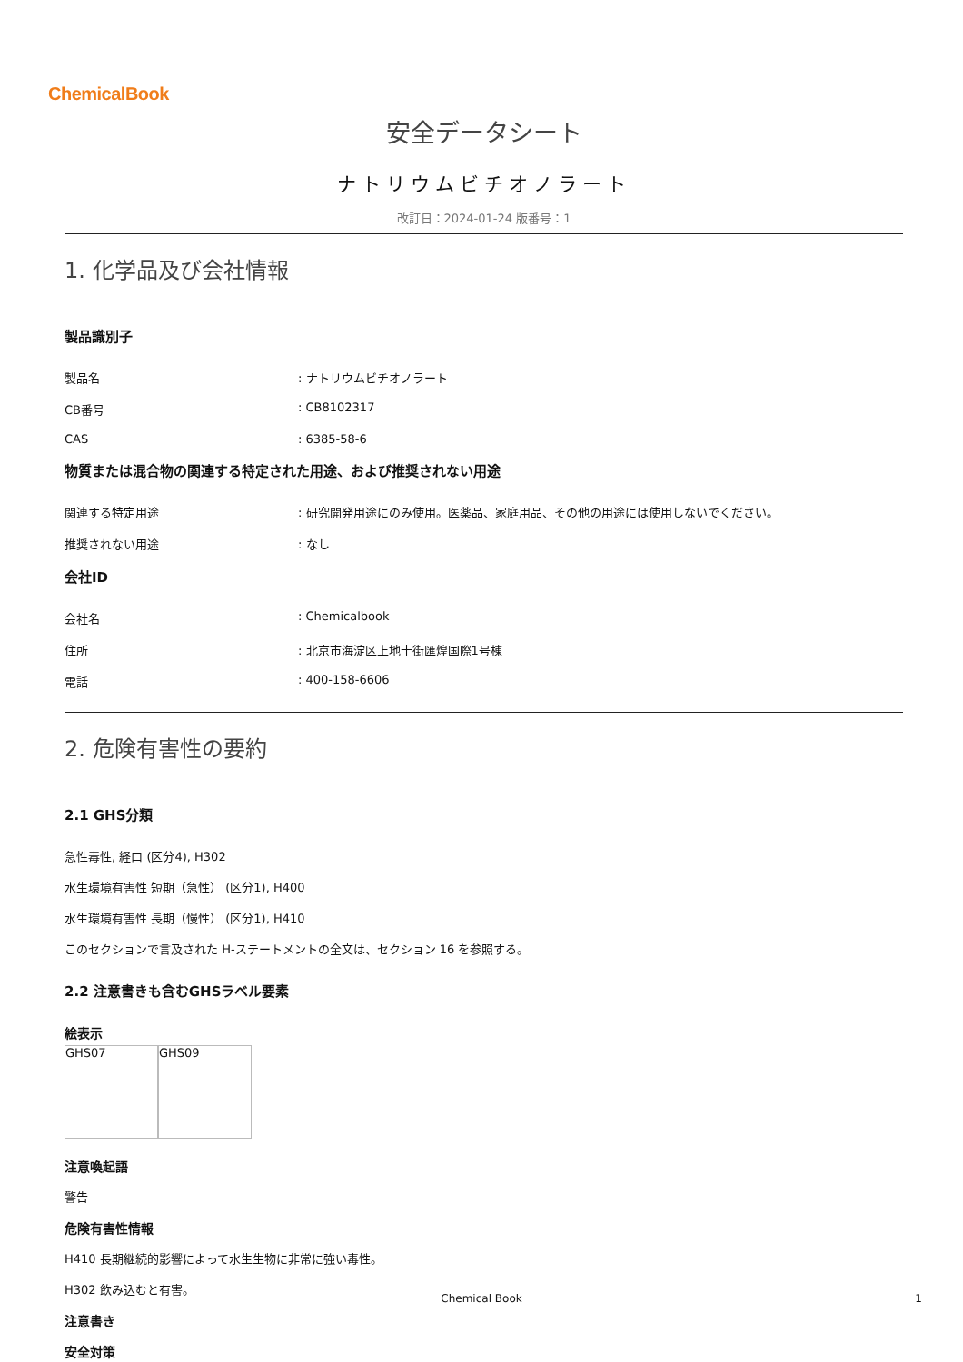ChemicalBook
安全データシート
ナトリウムビチオノラート
改訂日：2024-01-24 版番号：1
1. 化学品及び会社情報
製品識別子
製品名 : ナトリウムビチオノラート
CB番号 : CB8102317
CAS : 6385-58-6
物質または混合物の関連する特定された用途、および推奨されない用途
関連する特定用途 : 研究開発用途にのみ使用。医薬品、家庭用品、その他の用途には使用しないでください。
推奨されない用途 : なし
会社ID
会社名 : Chemicalbook
住所 : 北京市海淀区上地十街匯煌国際1号棟
電話 : 400-158-6606
2. 危険有害性の要約
2.1 GHS分類
急性毒性, 経口 (区分4), H302
水生環境有害性 短期（急性） (区分1), H400
水生環境有害性 長期（慢性） (区分1), H410
このセクションで言及された H-ステートメントの全文は、セクション 16 を参照する。
2.2 注意書きも含むGHSラベル要素
絵表示
GHS07 GHS09
注意喚起語
警告
危険有害性情報
H410 長期継続的影響によって水生生物に非常に強い毒性。
H302 飲み込むと有害。
注意書き
安全対策
Chemical Book 1